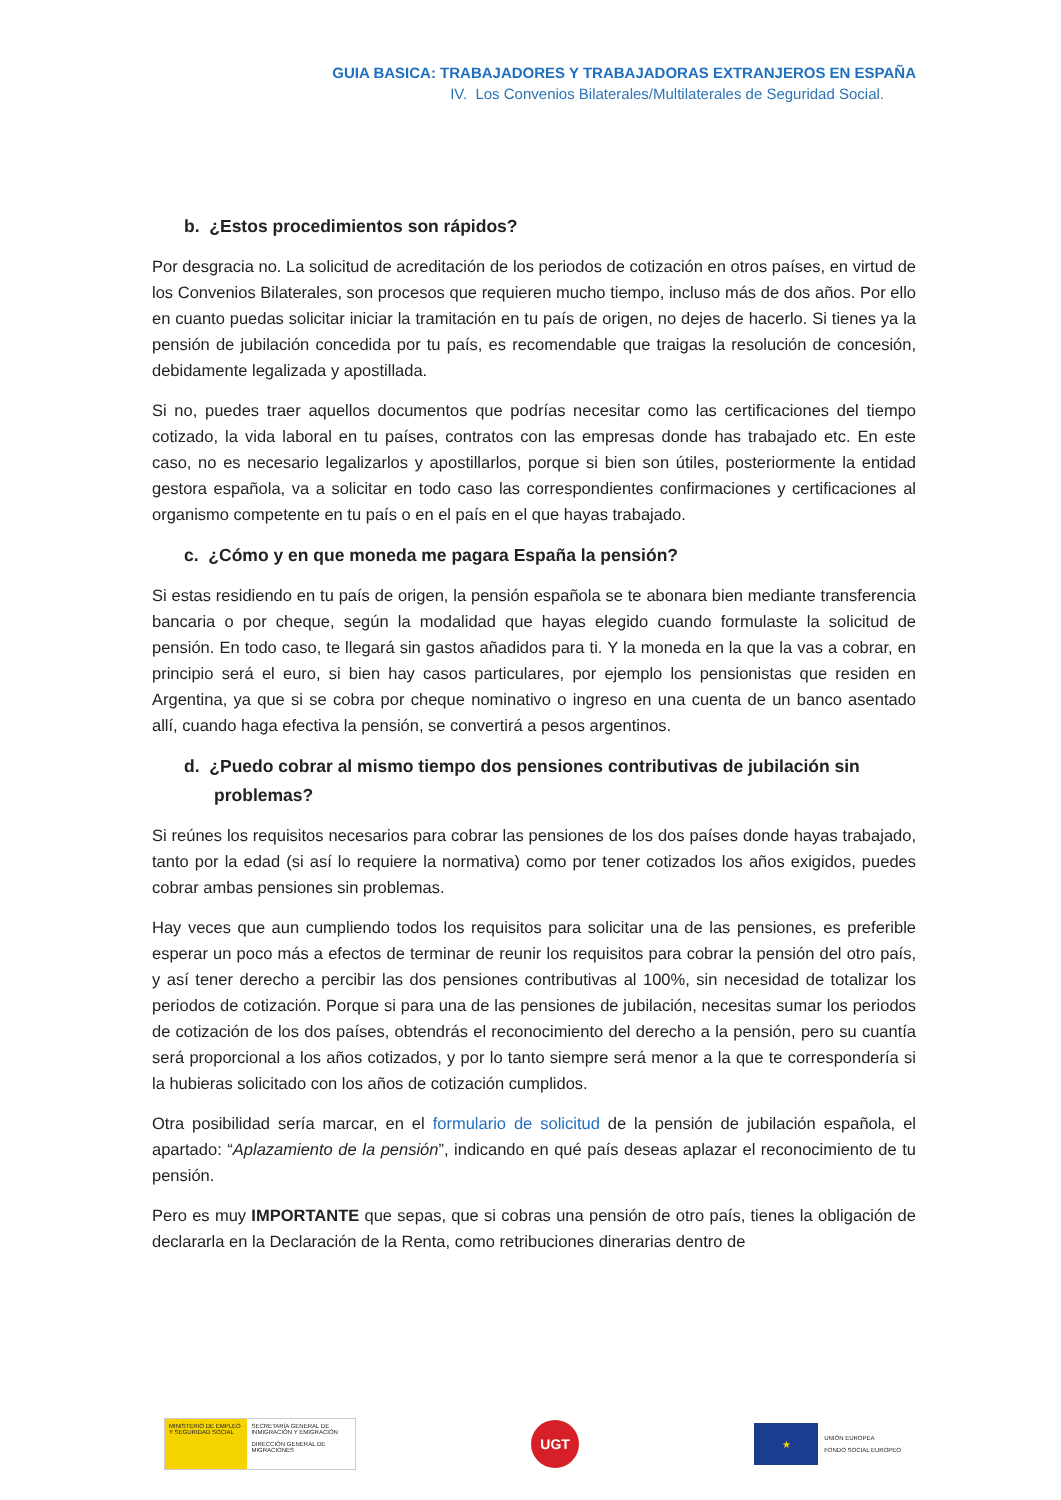GUIA BASICA: TRABAJADORES Y TRABAJADORAS EXTRANJEROS EN ESPAÑA
IV. Los Convenios Bilaterales/Multilaterales de Seguridad Social.
b. ¿Estos procedimientos son rápidos?
Por desgracia no. La solicitud de acreditación de los periodos de cotización en otros países, en virtud de los Convenios Bilaterales, son procesos que requieren mucho tiempo, incluso más de dos años. Por ello en cuanto puedas solicitar iniciar la tramitación en tu país de origen, no dejes de hacerlo. Si tienes ya la pensión de jubilación concedida por tu país, es recomendable que traigas la resolución de concesión, debidamente legalizada y apostillada.
Si no, puedes traer aquellos documentos que podrías necesitar como las certificaciones del tiempo cotizado, la vida laboral en tu países, contratos con las empresas donde has trabajado etc. En este caso, no es necesario legalizarlos y apostillarlos, porque si bien son útiles, posteriormente la entidad gestora española, va a solicitar en todo caso las correspondientes confirmaciones y certificaciones al organismo competente en tu país o en el país en el que hayas trabajado.
c. ¿Cómo y en que moneda me pagara España la pensión?
Si estas residiendo en tu país de origen, la pensión española se te abonara bien mediante transferencia bancaria o por cheque, según la modalidad que hayas elegido cuando formulaste la solicitud de pensión. En todo caso, te llegará sin gastos añadidos para ti. Y la moneda en la que la vas a cobrar, en principio será el euro, si bien hay casos particulares, por ejemplo los pensionistas que residen en Argentina, ya que si se cobra por cheque nominativo o ingreso en una cuenta de un banco asentado allí, cuando haga efectiva la pensión, se convertirá a pesos argentinos.
d. ¿Puedo cobrar al mismo tiempo dos pensiones contributivas de jubilación sin problemas?
Si reúnes los requisitos necesarios para cobrar las pensiones de los dos países donde hayas trabajado, tanto por la edad (si así lo requiere la normativa) como por tener cotizados los años exigidos, puedes cobrar ambas pensiones sin problemas.
Hay veces que aun cumpliendo todos los requisitos para solicitar una de las pensiones, es preferible esperar un poco más a efectos de terminar de reunir los requisitos para cobrar la pensión del otro país, y así tener derecho a percibir las dos pensiones contributivas al 100%, sin necesidad de totalizar los periodos de cotización. Porque si para una de las pensiones de jubilación, necesitas sumar los periodos de cotización de los dos países, obtendrás el reconocimiento del derecho a la pensión, pero su cuantía será proporcional a los años cotizados, y por lo tanto siempre será menor a la que te correspondería si la hubieras solicitado con los años de cotización cumplidos.
Otra posibilidad sería marcar, en el formulario de solicitud de la pensión de jubilación española, el apartado: “Aplazamiento de la pensión”, indicando en qué país deseas aplazar el reconocimiento de tu pensión.
Pero es muy IMPORTANTE que sepas, que si cobras una pensión de otro país, tienes la obligación de declararla en la Declaración de la Renta, como retribuciones dinerarias dentro de
MINISTERIO DE EMPLEO Y SEGURIDAD SOCIAL
SECRETARÍA GENERAL DE INMIGRACIÓN Y EMIGRACIÓN
DIRECCIÓN GENERAL DE MIGRACIONES
UGT
★
UNIÓN EUROPEA
FONDO SOCIAL EUROPEO